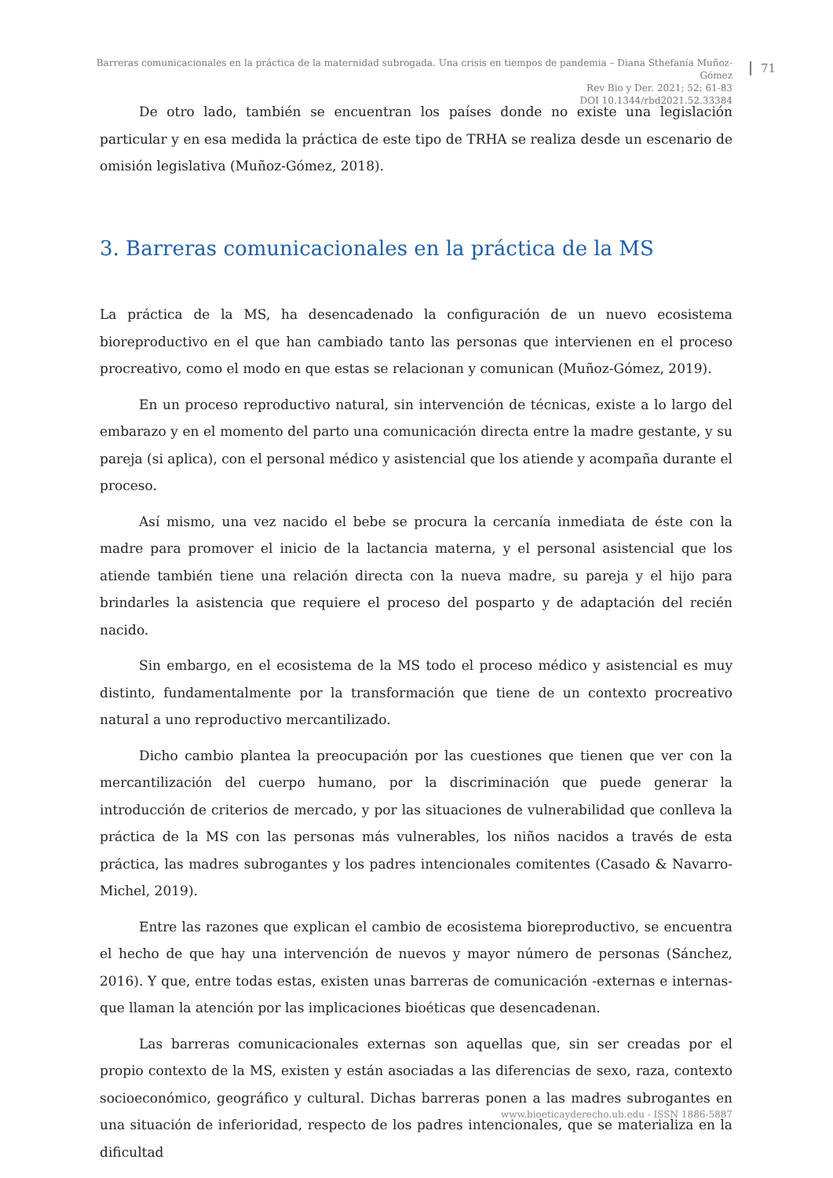Barreras comunicacionales en la práctica de la maternidad subrogada. Una crisis en tiempos de pandemia – Diana Sthefanía Muñoz-Gómez
Rev Bio y Der. 2021; 52: 61-83
DOI 10.1344/rbd2021.52.33384
71
De otro lado, también se encuentran los países donde no existe una legislación particular y en esa medida la práctica de este tipo de TRHA se realiza desde un escenario de omisión legislativa (Muñoz-Gómez, 2018).
3. Barreras comunicacionales en la práctica de la MS
La práctica de la MS, ha desencadenado la configuración de un nuevo ecosistema bioreproductivo en el que han cambiado tanto las personas que intervienen en el proceso procreativo, como el modo en que estas se relacionan y comunican (Muñoz-Gómez, 2019).
En un proceso reproductivo natural, sin intervención de técnicas, existe a lo largo del embarazo y en el momento del parto una comunicación directa entre la madre gestante, y su pareja (si aplica), con el personal médico y asistencial que los atiende y acompaña durante el proceso.
Así mismo, una vez nacido el bebe se procura la cercanía inmediata de éste con la madre para promover el inicio de la lactancia materna, y el personal asistencial que los atiende también tiene una relación directa con la nueva madre, su pareja y el hijo para brindarles la asistencia que requiere el proceso del posparto y de adaptación del recién nacido.
Sin embargo, en el ecosistema de la MS todo el proceso médico y asistencial es muy distinto, fundamentalmente por la transformación que tiene de un contexto procreativo natural a uno reproductivo mercantilizado.
Dicho cambio plantea la preocupación por las cuestiones que tienen que ver con la mercantilización del cuerpo humano, por la discriminación que puede generar la introducción de criterios de mercado, y por las situaciones de vulnerabilidad que conlleva la práctica de la MS con las personas más vulnerables, los niños nacidos a través de esta práctica, las madres subrogantes y los padres intencionales comitentes (Casado & Navarro-Michel, 2019).
Entre las razones que explican el cambio de ecosistema bioreproductivo, se encuentra el hecho de que hay una intervención de nuevos y mayor número de personas (Sánchez, 2016). Y que, entre todas estas, existen unas barreras de comunicación -externas e internas- que llaman la atención por las implicaciones bioéticas que desencadenan.
Las barreras comunicacionales externas son aquellas que, sin ser creadas por el propio contexto de la MS, existen y están asociadas a las diferencias de sexo, raza, contexto socioeconómico, geográfico y cultural. Dichas barreras ponen a las madres subrogantes en una situación de inferioridad, respecto de los padres intencionales, que se materializa en la dificultad
www.bioeticayderecho.ub.edu - ISSN 1886-5887